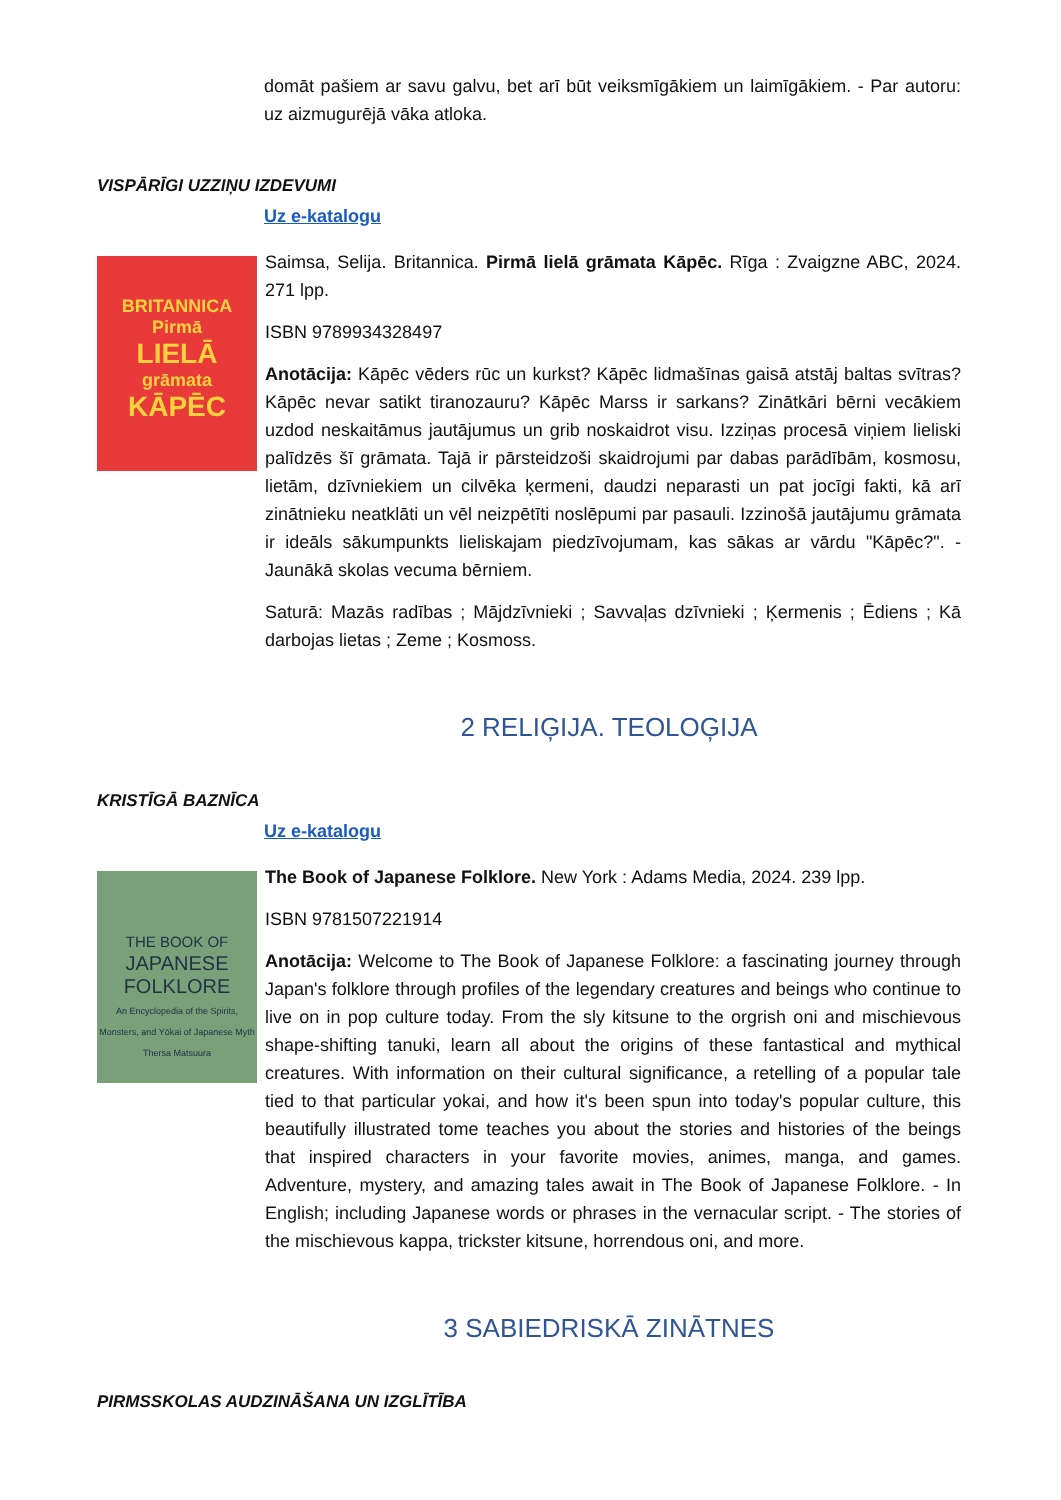domāt pašiem ar savu galvu, bet arī būt veiksmīgākiem un laimīgākiem. - Par autoru: uz aizmugurējā vāka atloka.
VISPĀRĪGI UZZIŅU IZDEVUMI
Uz e-katalogu
BRITANNICA
Pirmā
LIELĀ
grāmata
KĀPĒC
Saimsa, Selija. Britannica. Pirmā lielā grāmata Kāpēc. Rīga : Zvaigzne ABC, 2024. 271 lpp.
ISBN 9789934328497
Anotācija: Kāpēc vēders rūc un kurkst? Kāpēc lidmašīnas gaisā atstāj baltas svītras? Kāpēc nevar satikt tiranozauru? Kāpēc Marss ir sarkans? Zinātkāri bērni vecākiem uzdod neskaitāmus jautājumus un grib noskaidrot visu. Izziņas procesā viņiem lieliski palīdzēs šī grāmata. Tajā ir pārsteidzoši skaidrojumi par dabas parādībām, kosmosu, lietām, dzīvniekiem un cilvēka ķermeni, daudzi neparasti un pat jocīgi fakti, kā arī zinātnieku neatklāti un vēl neizpētīti noslēpumi par pasauli. Izzinošā jautājumu grāmata ir ideāls sākumpunkts lieliskajam piedzīvojumam, kas sākas ar vārdu "Kāpēc?". - Jaunākā skolas vecuma bērniem.
Saturā: Mazās radības ; Mājdzīvnieki ; Savvaļas dzīvnieki ; Ķermenis ; Ēdiens ; Kā darbojas lietas ; Zeme ; Kosmoss.
2 RELIĢIJA. TEOLOĢIJA
KRISTĪGĀ BAZNĪCA
Uz e-katalogu
THE BOOK OF
JAPANESE
FOLKLORE
An Encyclopedia of the Spirits, Monsters, and Yōkai of Japanese Myth
Thersa Matsuura
The Book of Japanese Folklore. New York : Adams Media, 2024. 239 lpp.
ISBN 9781507221914
Anotācija: Welcome to The Book of Japanese Folklore: a fascinating journey through Japan's folklore through profiles of the legendary creatures and beings who continue to live on in pop culture today. From the sly kitsune to the orgrish oni and mischievous shape-shifting tanuki, learn all about the origins of these fantastical and mythical creatures. With information on their cultural significance, a retelling of a popular tale tied to that particular yokai, and how it's been spun into today's popular culture, this beautifully illustrated tome teaches you about the stories and histories of the beings that inspired characters in your favorite movies, animes, manga, and games. Adventure, mystery, and amazing tales await in The Book of Japanese Folklore. - In English; including Japanese words or phrases in the vernacular script. - The stories of the mischievous kappa, trickster kitsune, horrendous oni, and more.
3 SABIEDRISKĀ ZINĀTNES
PIRMSSKOLAS AUDZINĀŠANA UN IZGLĪTĪBA